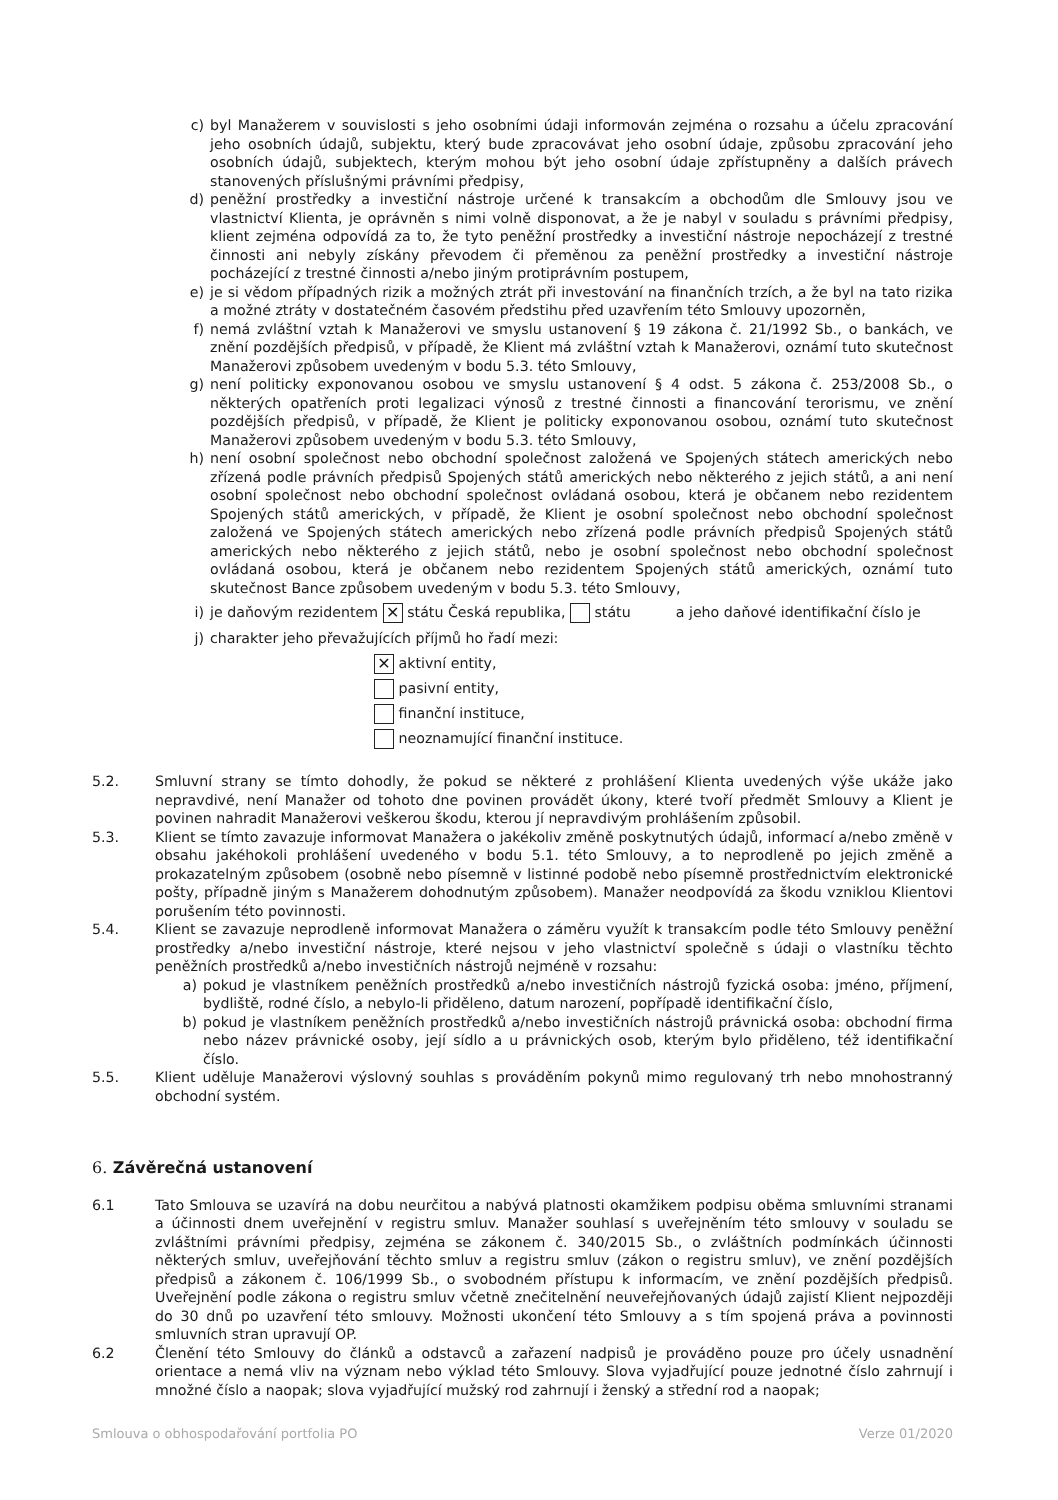c) byl Manažerem v souvislosti s jeho osobními údaji informován zejména o rozsahu a účelu zpracování jeho osobních údajů, subjektu, který bude zpracovávat jeho osobní údaje, způsobu zpracování jeho osobních údajů, subjektech, kterým mohou být jeho osobní údaje zpřístupněny a dalších právech stanovených příslušnými právními předpisy,
d) peněžní prostředky a investiční nástroje určené k transakcím a obchodům dle Smlouvy jsou ve vlastnictví Klienta, je oprávněn s nimi volně disponovat, a že je nabyl v souladu s právními předpisy, klient zejména odpovídá za to, že tyto peněžní prostředky a investiční nástroje nepocházejí z trestné činnosti ani nebyly získány převodem či přeměnou za peněžní prostředky a investiční nástroje pocházející z trestné činnosti a/nebo jiným protiprávním postupem,
e) je si vědom případných rizik a možných ztrát při investování na finančních trzích, a že byl na tato rizika a možné ztráty v dostatečném časovém předstihu před uzavřením této Smlouvy upozorněn,
f) nemá zvláštní vztah k Manažerovi ve smyslu ustanovení § 19 zákona č. 21/1992 Sb., o bankách, ve znění pozdějších předpisů, v případě, že Klient má zvláštní vztah k Manažerovi, oznámí tuto skutečnost Manažerovi způsobem uvedeným v bodu 5.3. této Smlouvy,
g) není politicky exponovanou osobou ve smyslu ustanovení § 4 odst. 5 zákona č. 253/2008 Sb., o některých opatřeních proti legalizaci výnosů z trestné činnosti a financování terorismu, ve znění pozdějších předpisů, v případě, že Klient je politicky exponovanou osobou, oznámí tuto skutečnost Manažerovi způsobem uvedeným v bodu 5.3. této Smlouvy,
h) není osobní společnost nebo obchodní společnost založená ve Spojených státech amerických nebo zřízená podle právních předpisů Spojených států amerických nebo některého z jejich států, a ani není osobní společnost nebo obchodní společnost ovládaná osobou, která je občanem nebo rezidentem Spojených států amerických, v případě, že Klient je osobní společnost nebo obchodní společnost založená ve Spojených státech amerických nebo zřízená podle právních předpisů Spojených států amerických nebo některého z jejich států, nebo je osobní společnost nebo obchodní společnost ovládaná osobou, která je občanem nebo rezidentem Spojených států amerických, oznámí tuto skutečnost Bance způsobem uvedeným v bodu 5.3. této Smlouvy,
i) je daňovým rezidentem ✕ státu Česká republika, státu a jeho daňové identifikační číslo je
j) charakter jeho převažujících příjmů ho řadí mezi:
✕ aktivní entity,
pasivní entity,
finanční instituce,
neoznamující finanční instituce.
5.2. Smluvní strany se tímto dohodly, že pokud se některé z prohlášení Klienta uvedených výše ukáže jako nepravdivé, není Manažer od tohoto dne povinen provádět úkony, které tvoří předmět Smlouvy a Klient je povinen nahradit Manažerovi veškerou škodu, kterou jí nepravdivým prohlášením způsobil.
5.3. Klient se tímto zavazuje informovat Manažera o jakékoliv změně poskytnutých údajů, informací a/nebo změně v obsahu jakéhokoli prohlášení uvedeného v bodu 5.1. této Smlouvy, a to neprodleně po jejich změně a prokazatelným způsobem (osobně nebo písemně v listinné podobě nebo písemně prostřednictvím elektronické pošty, případně jiným s Manažerem dohodnutým způsobem). Manažer neodpovídá za škodu vzniklou Klientovi porušením této povinnosti.
5.4. Klient se zavazuje neprodleně informovat Manažera o záměru využít k transakcím podle této Smlouvy peněžní prostředky a/nebo investiční nástroje, které nejsou v jeho vlastnictví společně s údaji o vlastníku těchto peněžních prostředků a/nebo investičních nástrojů nejméně v rozsahu:
a) pokud je vlastníkem peněžních prostředků a/nebo investičních nástrojů fyzická osoba: jméno, příjmení, bydliště, rodné číslo, a nebylo-li přiděleno, datum narození, popřípadě identifikační číslo,
b) pokud je vlastníkem peněžních prostředků a/nebo investičních nástrojů právnická osoba: obchodní firma nebo název právnické osoby, její sídlo a u právnických osob, kterým bylo přiděleno, též identifikační číslo.
5.5. Klient uděluje Manažerovi výslovný souhlas s prováděním pokynů mimo regulovaný trh nebo mnohostranný obchodní systém.
6. Závěrečná ustanovení
6.1 Tato Smlouva se uzavírá na dobu neurčitou a nabývá platnosti okamžikem podpisu oběma smluvními stranami a účinnosti dnem uveřejnění v registru smluv. Manažer souhlasí s uveřejněním této smlouvy v souladu se zvláštními právními předpisy, zejména se zákonem č. 340/2015 Sb., o zvláštních podmínkách účinnosti některých smluv, uveřejňování těchto smluv a registru smluv (zákon o registru smluv), ve znění pozdějších předpisů a zákonem č. 106/1999 Sb., o svobodném přístupu k informacím, ve znění pozdějších předpisů. Uveřejnění podle zákona o registru smluv včetně znečitelnění neuveřejňovaných údajů zajistí Klient nejpozději do 30 dnů po uzavření této smlouvy. Možnosti ukončení této Smlouvy a s tím spojená práva a povinnosti smluvních stran upravují OP.
6.2 Členění této Smlouvy do článků a odstavců a zařazení nadpisů je prováděno pouze pro účely usnadnění orientace a nemá vliv na význam nebo výklad této Smlouvy. Slova vyjadřující pouze jednotné číslo zahrnují i množné číslo a naopak; slova vyjadřující mužský rod zahrnují i ženský a střední rod a naopak;
Smlouva o obhospodařování portfolia PO Verze 01/2020